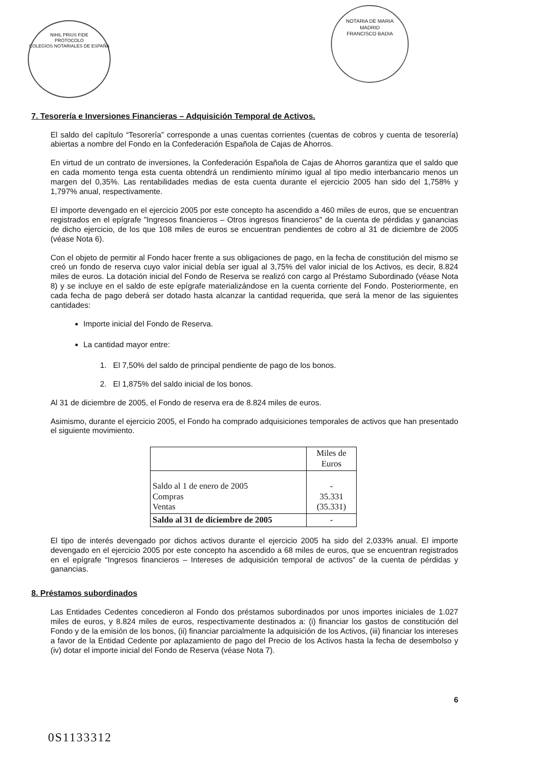NIHIL PRIUS FIDE
PROTOCOLO
COLEGIOS NOTARIALES DE ESPAÑA
NOTARIA DE MARIA
MADRID
FRANCISCO BADIA
7. Tesorería e Inversiones Financieras – Adquisición Temporal de Activos.
El saldo del capítulo “Tesorería” corresponde a unas cuentas corrientes (cuentas de cobros y cuenta de tesorería) abiertas a nombre del Fondo en la Confederación Española de Cajas de Ahorros.
En virtud de un contrato de inversiones, la Confederación Española de Cajas de Ahorros garantiza que el saldo que en cada momento tenga esta cuenta obtendrá un rendimiento mínimo igual al tipo medio interbancario menos un margen del 0,35%. Las rentabilidades medias de esta cuenta durante el ejercicio 2005 han sido del 1,758% y 1,797% anual, respectivamente.
El importe devengado en el ejercicio 2005 por este concepto ha ascendido a 460 miles de euros, que se encuentran registrados en el epígrafe "Ingresos financieros – Otros ingresos financieros" de la cuenta de pérdidas y ganancias de dicho ejercicio, de los que 108 miles de euros se encuentran pendientes de cobro al 31 de diciembre de 2005 (véase Nota 6).
Con el objeto de permitir al Fondo hacer frente a sus obligaciones de pago, en la fecha de constitución del mismo se creó un fondo de reserva cuyo valor inicial debía ser igual al 3,75% del valor inicial de los Activos, es decir, 8.824 miles de euros. La dotación inicial del Fondo de Reserva se realizó con cargo al Préstamo Subordinado (véase Nota 8) y se incluye en el saldo de este epígrafe materializándose en la cuenta corriente del Fondo. Posteriormente, en cada fecha de pago deberá ser dotado hasta alcanzar la cantidad requerida, que será la menor de las siguientes cantidades:
Importe inicial del Fondo de Reserva.
La cantidad mayor entre:
1. El 7,50% del saldo de principal pendiente de pago de los bonos.
2. El 1,875% del saldo inicial de los bonos.
Al 31 de diciembre de 2005, el Fondo de reserva era de 8.824 miles de euros.
Asimismo, durante el ejercicio 2005, el Fondo ha comprado adquisiciones temporales de activos que han presentado el siguiente movimiento.
| | Miles de Euros |
| --- | --- |
| Saldo al 1 de enero de 2005 Compras Ventas | - 35.331 (35.331) |
| Saldo al 31 de diciembre de 2005 | - |
El tipo de interés devengado por dichos activos durante el ejercicio 2005 ha sido del 2,033% anual. El importe devengado en el ejercicio 2005 por este concepto ha ascendido a 68 miles de euros, que se encuentran registrados en el epígrafe “Ingresos financieros – Intereses de adquisición temporal de activos” de la cuenta de pérdidas y ganancias.
8. Préstamos subordinados
Las Entidades Cedentes concedieron al Fondo dos préstamos subordinados por unos importes iniciales de 1.027 miles de euros, y 8.824 miles de euros, respectivamente destinados a: (i) financiar los gastos de constitución del Fondo y de la emisión de los bonos, (ii) financiar parcialmente la adquisición de los Activos, (iii) financiar los intereses a favor de la Entidad Cedente por aplazamiento de pago del Precio de los Activos hasta la fecha de desembolso y (iv) dotar el importe inicial del Fondo de Reserva (véase Nota 7).
6
0S1133312